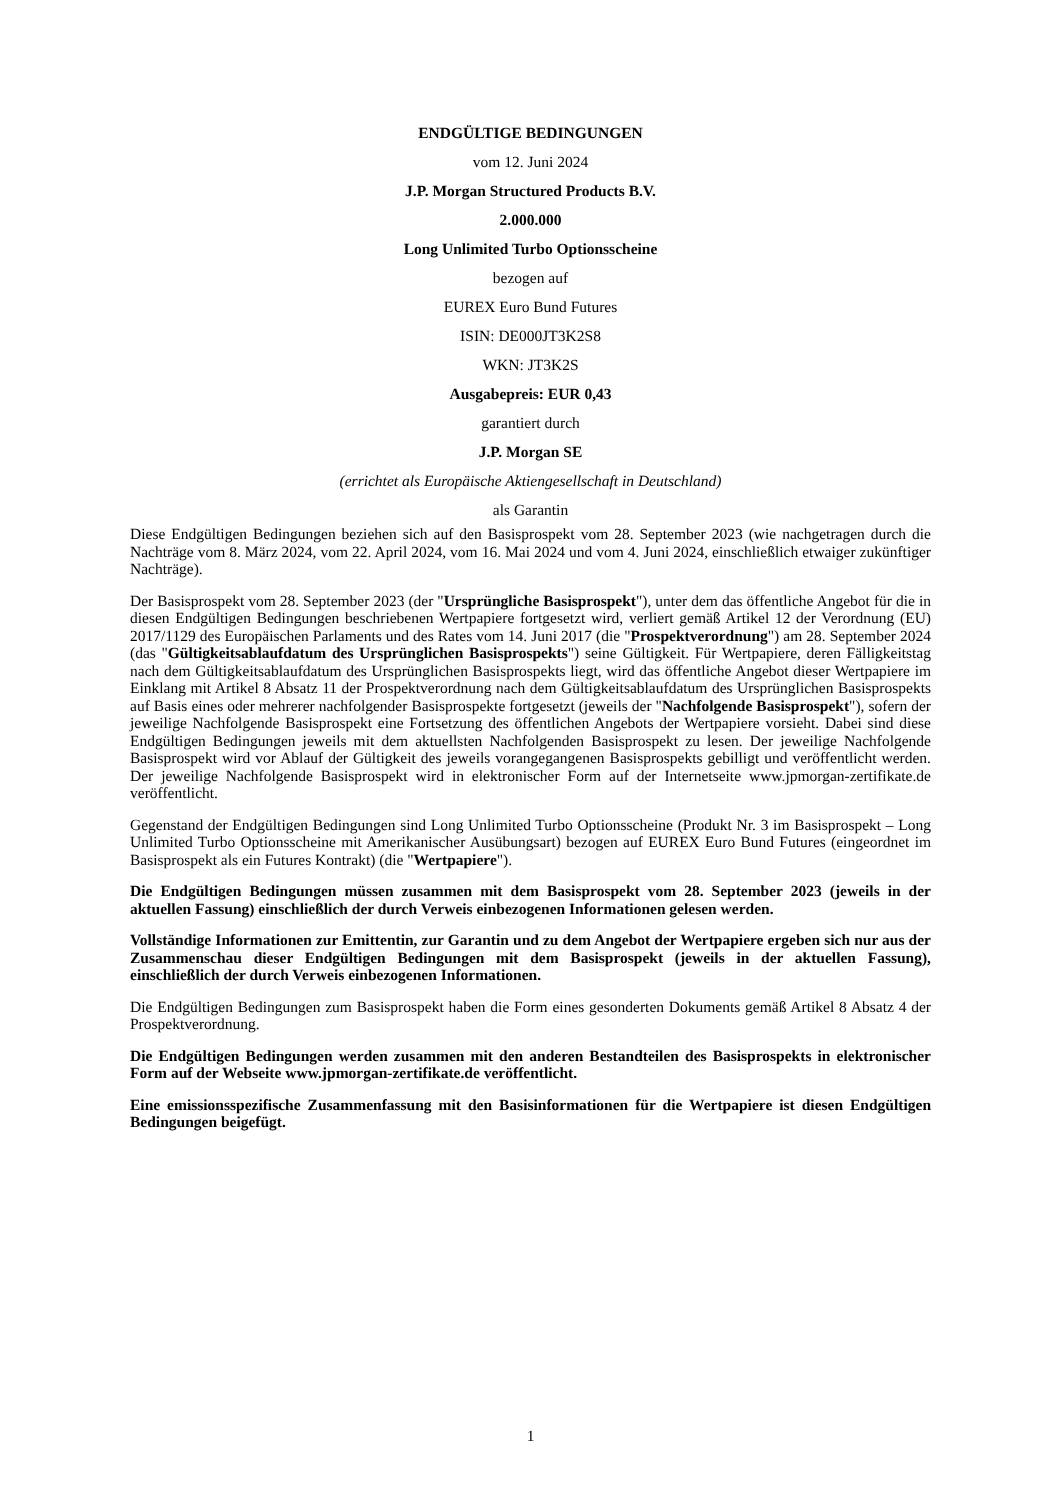ENDGÜLTIGE BEDINGUNGEN
vom 12. Juni 2024
J.P. Morgan Structured Products B.V.
2.000.000
Long Unlimited Turbo Optionsscheine
bezogen auf
EUREX Euro Bund Futures
ISIN: DE000JT3K2S8
WKN: JT3K2S
Ausgabepreis: EUR 0,43
garantiert durch
J.P. Morgan SE
(errichtet als Europäische Aktiengesellschaft in Deutschland)
als Garantin
Diese Endgültigen Bedingungen beziehen sich auf den Basisprospekt vom 28. September 2023 (wie nachgetragen durch die Nachträge vom 8. März 2024, vom 22. April 2024, vom 16. Mai 2024 und vom 4. Juni 2024, einschließlich etwaiger zukünftiger Nachträge).
Der Basisprospekt vom 28. September 2023 (der "Ursprüngliche Basisprospekt"), unter dem das öffentliche Angebot für die in diesen Endgültigen Bedingungen beschriebenen Wertpapiere fortgesetzt wird, verliert gemäß Artikel 12 der Verordnung (EU) 2017/1129 des Europäischen Parlaments und des Rates vom 14. Juni 2017 (die "Prospektverordnung") am 28. September 2024 (das "Gültigkeitsablaufdatum des Ursprünglichen Basisprospekts") seine Gültigkeit. Für Wertpapiere, deren Fälligkeitstag nach dem Gültigkeitsablaufdatum des Ursprünglichen Basisprospekts liegt, wird das öffentliche Angebot dieser Wertpapiere im Einklang mit Artikel 8 Absatz 11 der Prospektverordnung nach dem Gültigkeitsablaufdatum des Ursprünglichen Basisprospekts auf Basis eines oder mehrerer nachfolgender Basisprospekte fortgesetzt (jeweils der "Nachfolgende Basisprospekt"), sofern der jeweilige Nachfolgende Basisprospekt eine Fortsetzung des öffentlichen Angebots der Wertpapiere vorsieht. Dabei sind diese Endgültigen Bedingungen jeweils mit dem aktuellsten Nachfolgenden Basisprospekt zu lesen. Der jeweilige Nachfolgende Basisprospekt wird vor Ablauf der Gültigkeit des jeweils vorangegangenen Basisprospekts gebilligt und veröffentlicht werden. Der jeweilige Nachfolgende Basisprospekt wird in elektronischer Form auf der Internetseite www.jpmorgan-zertifikate.de veröffentlicht.
Gegenstand der Endgültigen Bedingungen sind Long Unlimited Turbo Optionsscheine (Produkt Nr. 3 im Basisprospekt – Long Unlimited Turbo Optionsscheine mit Amerikanischer Ausübungsart) bezogen auf EUREX Euro Bund Futures (eingeordnet im Basisprospekt als ein Futures Kontrakt) (die "Wertpapiere").
Die Endgültigen Bedingungen müssen zusammen mit dem Basisprospekt vom 28. September 2023 (jeweils in der aktuellen Fassung) einschließlich der durch Verweis einbezogenen Informationen gelesen werden.
Vollständige Informationen zur Emittentin, zur Garantin und zu dem Angebot der Wertpapiere ergeben sich nur aus der Zusammenschau dieser Endgültigen Bedingungen mit dem Basisprospekt (jeweils in der aktuellen Fassung), einschließlich der durch Verweis einbezogenen Informationen.
Die Endgültigen Bedingungen zum Basisprospekt haben die Form eines gesonderten Dokuments gemäß Artikel 8 Absatz 4 der Prospektverordnung.
Die Endgültigen Bedingungen werden zusammen mit den anderen Bestandteilen des Basisprospekts in elektronischer Form auf der Webseite www.jpmorgan-zertifikate.de veröffentlicht.
Eine emissionsspezifische Zusammenfassung mit den Basisinformationen für die Wertpapiere ist diesen Endgültigen Bedingungen beigefügt.
1